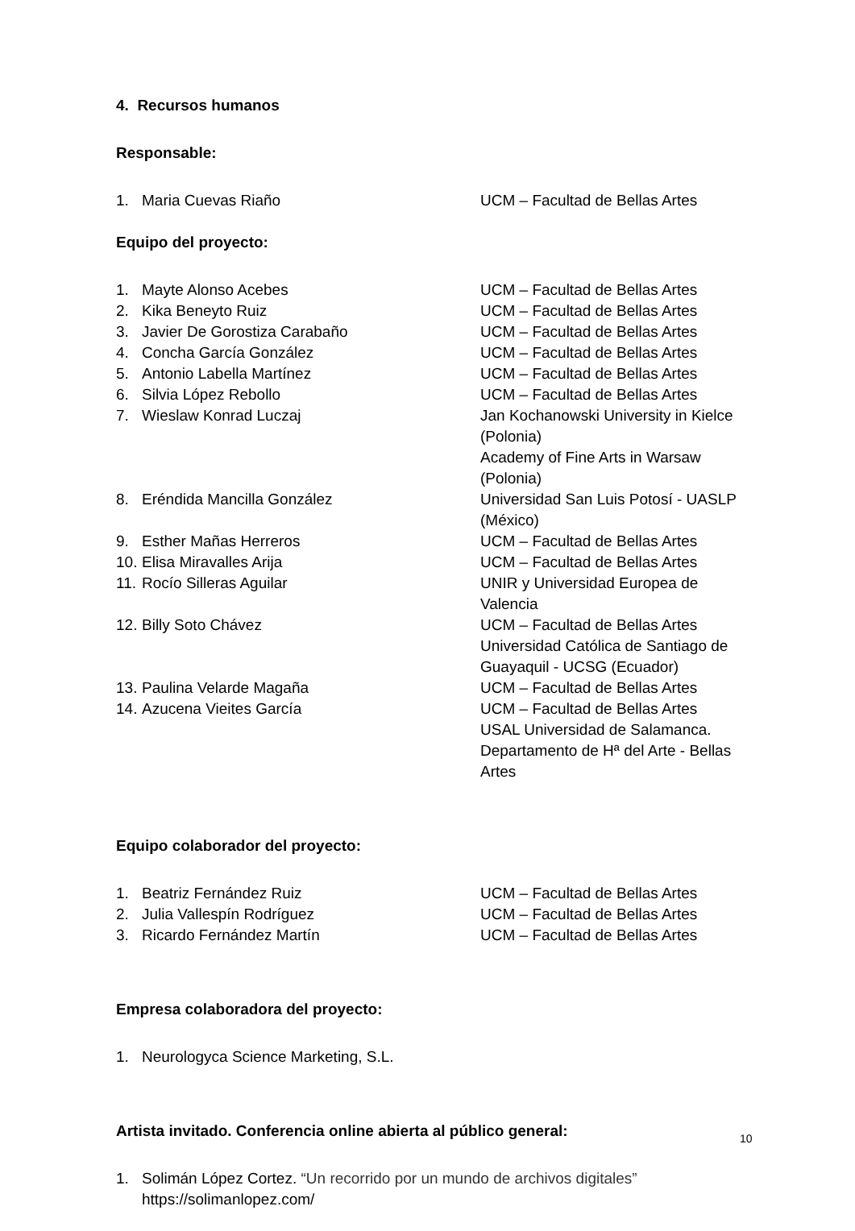4. Recursos humanos
Responsable:
| 1. | Maria Cuevas Riaño | UCM – Facultad de Bellas Artes |
Equipo del proyecto:
| 1. | Mayte Alonso Acebes | UCM – Facultad de Bellas Artes |
| 2. | Kika Beneyto Ruiz | UCM – Facultad de Bellas Artes |
| 3. | Javier De Gorostiza Carabaño | UCM – Facultad de Bellas Artes |
| 4. | Concha García González | UCM – Facultad de Bellas Artes |
| 5. | Antonio Labella Martínez | UCM – Facultad de Bellas Artes |
| 6. | Silvia López Rebollo | UCM – Facultad de Bellas Artes |
| 7. | Wieslaw Konrad Luczaj | Jan Kochanowski University in Kielce (Polonia) Academy of Fine Arts in Warsaw (Polonia) |
| 8. | Eréndida Mancilla González | Universidad San Luis Potosí - UASLP (México) |
| 9. | Esther Mañas Herreros | UCM – Facultad de Bellas Artes |
| 10. | Elisa Miravalles Arija | UCM – Facultad de Bellas Artes |
| 11. | Rocío Silleras Aguilar | UNIR y Universidad Europea de Valencia |
| 12. | Billy Soto Chávez | UCM – Facultad de Bellas Artes Universidad Católica de Santiago de Guayaquil - UCSG (Ecuador) |
| 13. | Paulina Velarde Magaña | UCM – Facultad de Bellas Artes |
| 14. | Azucena Vieites García | UCM – Facultad de Bellas Artes USAL Universidad de Salamanca. Departamento de Hª del Arte - Bellas Artes |
Equipo colaborador del proyecto:
| 1. | Beatriz Fernández Ruiz | UCM – Facultad de Bellas Artes |
| 2. | Julia Vallespín Rodríguez | UCM – Facultad de Bellas Artes |
| 3. | Ricardo Fernández Martín | UCM – Facultad de Bellas Artes |
Empresa colaboradora del proyecto:
| 1. | Neurologyca Science Marketing, S.L. |
Artista invitado. Conferencia online abierta al público general:
| 1. | Solimán López Cortez. “Un recorrido por un mundo de archivos digitales” https://solimanlopez.com/ |
10